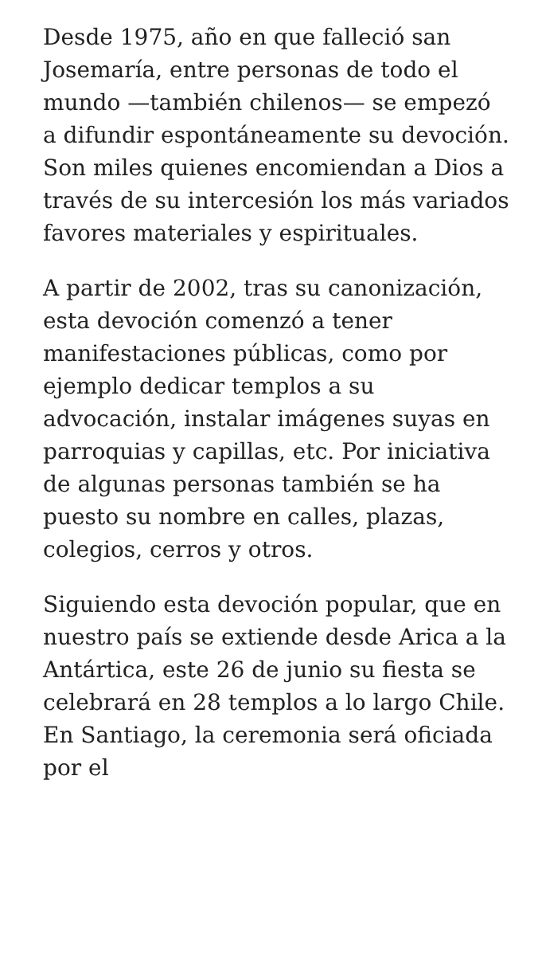Desde 1975, año en que falleció san Josemaría, entre personas de todo el mundo —también chilenos— se empezó a difundir espontáneamente su devoción. Son miles quienes encomiendan a Dios a través de su intercesión los más variados favores materiales y espirituales.
A partir de 2002, tras su canonización, esta devoción comenzó a tener manifestaciones públicas, como por ejemplo dedicar templos a su advocación, instalar imágenes suyas en parroquias y capillas, etc. Por iniciativa de algunas personas también se ha puesto su nombre en calles, plazas, colegios, cerros y otros.
Siguiendo esta devoción popular, que en nuestro país se extiende desde Arica a la Antártica, este 26 de junio su fiesta se celebrará en 28 templos a lo largo Chile. En Santiago, la ceremonia será oficiada por el